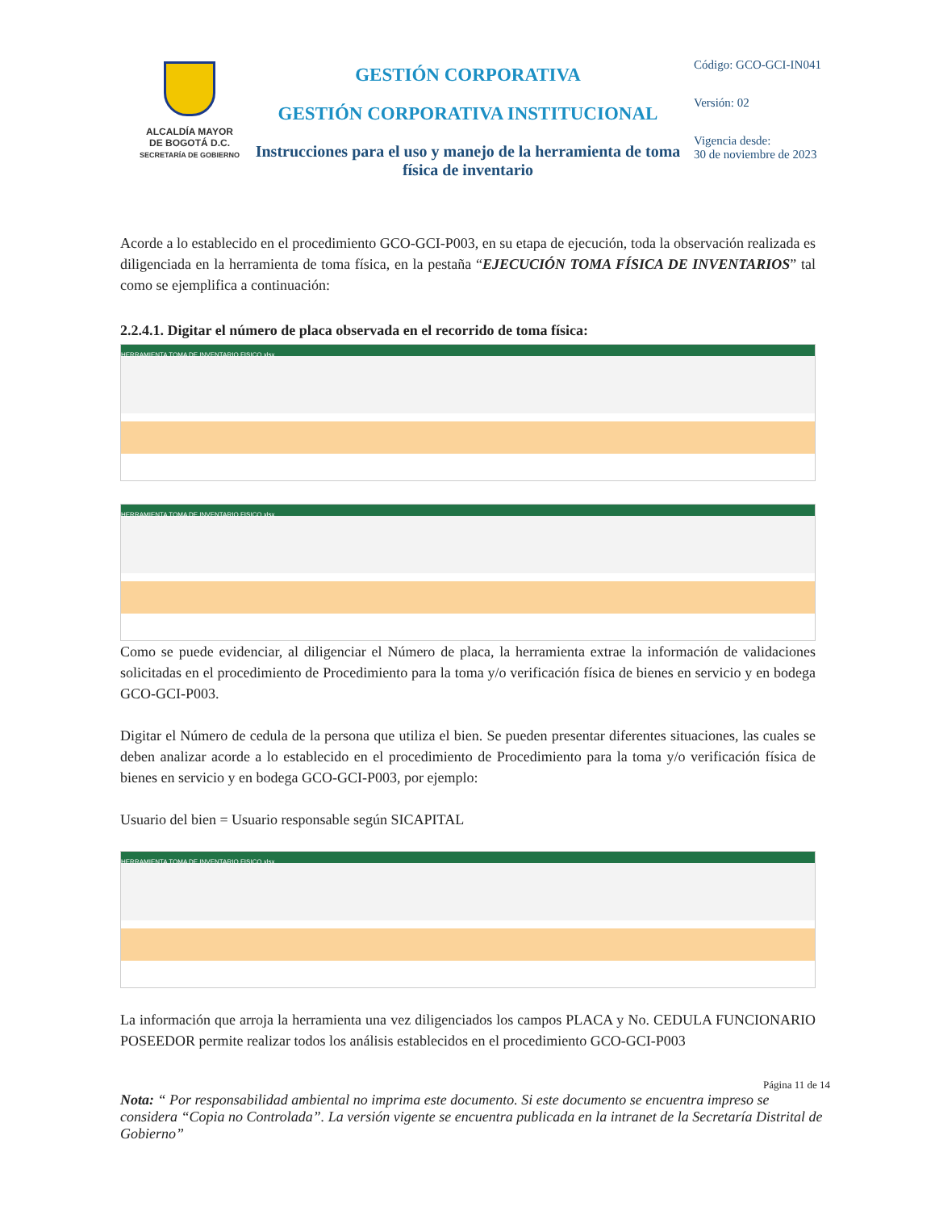ALCALDÍA MAYOR
DE BOGOTÁ D.C.
SECRETARÍA DE GOBIERNO
GESTIÓN CORPORATIVA
GESTIÓN CORPORATIVA INSTITUCIONAL
Instrucciones para el uso y manejo de la herramienta de toma física de inventario
Código: GCO-GCI-IN041
Versión: 02
Vigencia desde:
30 de noviembre de 2023
Acorde a lo establecido en el procedimiento GCO-GCI-P003, en su etapa de ejecución, toda la observación realizada es diligenciada en la herramienta de toma física, en la pestaña “EJECUCIÓN TOMA FÍSICA DE INVENTARIOS” tal como se ejemplifica a continuación:
2.2.4.1. Digitar el número de placa observada en el recorrido de toma física:
HERRAMIENTA TOMA DE INVENTARIO FISICO.xlsx
HERRAMIENTA TOMA DE INVENTARIO FISICO.xlsx
Como se puede evidenciar, al diligenciar el Número de placa, la herramienta extrae la información de validaciones solicitadas en el procedimiento de Procedimiento para la toma y/o verificación física de bienes en servicio y en bodega GCO-GCI-P003.
Digitar el Número de cedula de la persona que utiliza el bien. Se pueden presentar diferentes situaciones, las cuales se deben analizar acorde a lo establecido en el procedimiento de Procedimiento para la toma y/o verificación física de bienes en servicio y en bodega GCO-GCI-P003, por ejemplo:
Usuario del bien = Usuario responsable según SICAPITAL
HERRAMIENTA TOMA DE INVENTARIO FISICO.xlsx
La información que arroja la herramienta una vez diligenciados los campos PLACA y No. CEDULA FUNCIONARIO POSEEDOR permite realizar todos los análisis establecidos en el procedimiento GCO-GCI-P003
Página 11 de 14
Nota: “ Por responsabilidad ambiental no imprima este documento. Si este documento se encuentra impreso se considera “Copia no Controlada”. La versión vigente se encuentra publicada en la intranet de la Secretaría Distrital de Gobierno”